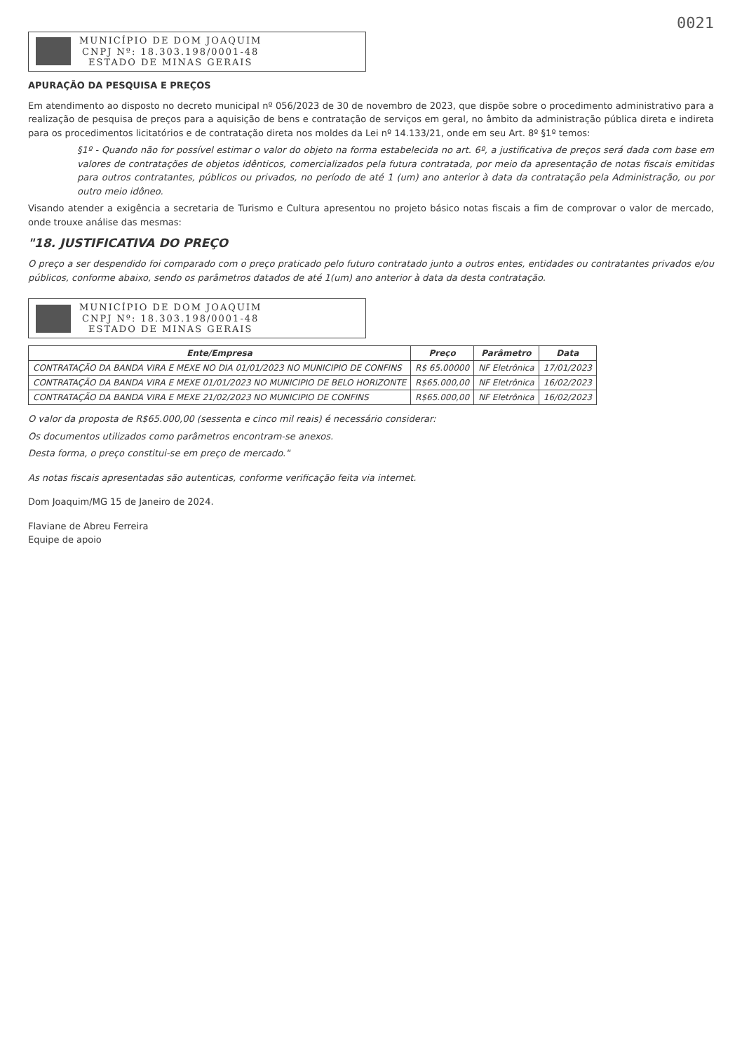0021
MUNICÍPIO DE DOM JOAQUIM
CNPJ Nº: 18.303.198/0001-48
ESTADO DE MINAS GERAIS
APURAÇÃO DA PESQUISA E PREÇOS
Em atendimento ao disposto no decreto municipal nº 056/2023 de 30 de novembro de 2023, que dispõe sobre o procedimento administrativo para a realização de pesquisa de preços para a aquisição de bens e contratação de serviços em geral, no âmbito da administração pública direta e indireta para os procedimentos licitatórios e de contratação direta nos moldes da Lei nº 14.133/21, onde em seu Art. 8º §1º temos:
§1º - Quando não for possível estimar o valor do objeto na forma estabelecida no art. 6º, a justificativa de preços será dada com base em valores de contratações de objetos idênticos, comercializados pela futura contratada, por meio da apresentação de notas fiscais emitidas para outros contratantes, públicos ou privados, no período de até 1 (um) ano anterior à data da contratação pela Administração, ou por outro meio idôneo.
Visando atender a exigência a secretaria de Turismo e Cultura apresentou no projeto básico notas fiscais a fim de comprovar o valor de mercado, onde trouxe análise das mesmas:
"18. JUSTIFICATIVA DO PREÇO
O preço a ser despendido foi comparado com o preço praticado pelo futuro contratado junto a outros entes, entidades ou contratantes privados e/ou públicos, conforme abaixo, sendo os parâmetros datados de até 1(um) ano anterior à data da desta contratação.
MUNICÍPIO DE DOM JOAQUIM
CNPJ Nº: 18.303.198/0001-48
ESTADO DE MINAS GERAIS
| Ente/Empresa | Preço | Parâmetro | Data |
| --- | --- | --- | --- |
| CONTRATAÇÃO DA BANDA VIRA E MEXE NO DIA 01/01/2023 NO MUNICIPIO DE CONFINS | R$ 65.00000 | NF Eletrônica | 17/01/2023 |
| CONTRATAÇÃO DA BANDA VIRA E MEXE 01/01/2023 NO MUNICIPIO DE BELO HORIZONTE | R$65.000,00 | NF Eletrônica | 16/02/2023 |
| CONTRATAÇÃO DA BANDA VIRA E MEXE 21/02/2023 NO MUNICIPIO DE CONFINS | R$65.000,00 | NF Eletrônica | 16/02/2023 |
O valor da proposta de R$65.000,00 (sessenta e cinco mil reais) é necessário considerar:
Os documentos utilizados como parâmetros encontram-se anexos.
Desta forma, o preço constitui-se em preço de mercado."
As notas fiscais apresentadas são autenticas, conforme verificação feita via internet.
Dom Joaquim/MG 15 de Janeiro de 2024.
Flaviane de Abreu Ferreira
Equipe de apoio